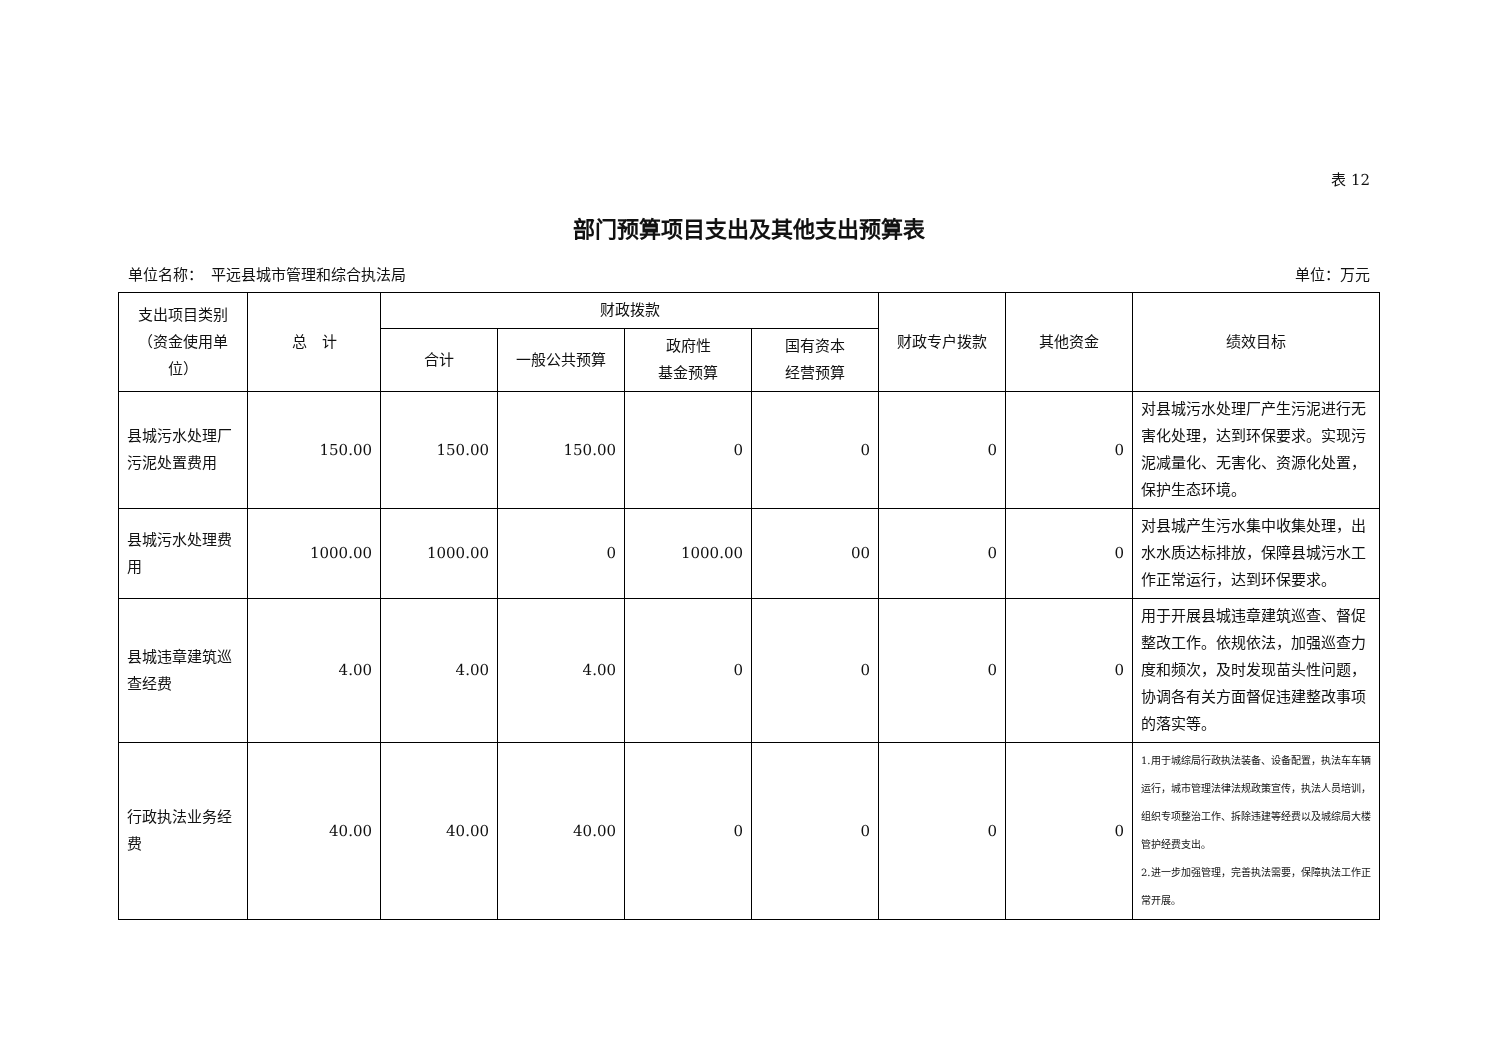表 12
部门预算项目支出及其他支出预算表
单位名称：　平远县城市管理和综合执法局 单位：万元
| 支出项目类别（资金使用单位） | 总 计 | 财政拨款 | | | | 财政专户拨款 | 其他资金 | 绩效目标 |
| --- | --- | --- | --- | --- | --- | --- | --- | --- |
| | | 合计 | 一般公共预算 | 政府性 基金预算 | 国有资本 经营预算 | | | |
| 县城污水处理厂污泥处置费用 | 150.00 | 150.00 | 150.00 | 0 | 0 | 0 | 0 | 对县城污水处理厂产生污泥进行无害化处理，达到环保要求。实现污泥减量化、无害化、资源化处置，保护生态环境。 |
| 县城污水处理费用 | 1000.00 | 1000.00 | 0 | 1000.00 | 00 | 0 | 0 | 对县城产生污水集中收集处理，出水水质达标排放，保障县城污水工作正常运行，达到环保要求。 |
| 县城违章建筑巡查经费 | 4.00 | 4.00 | 4.00 | 0 | 0 | 0 | 0 | 用于开展县城违章建筑巡查、督促整改工作。依规依法，加强巡查力度和频次，及时发现苗头性问题，协调各有关方面督促违建整改事项的落实等。 |
| 行政执法业务经费 | 40.00 | 40.00 | 40.00 | 0 | 0 | 0 | 0 | 1.用于城综局行政执法装备、设备配置，执法车车辆运行，城市管理法律法规政策宣传，执法人员培训，组织专项整治工作、拆除违建等经费以及城综局大楼管护经费支出。 2.进一步加强管理，完善执法需要，保障执法工作正常开展。 |